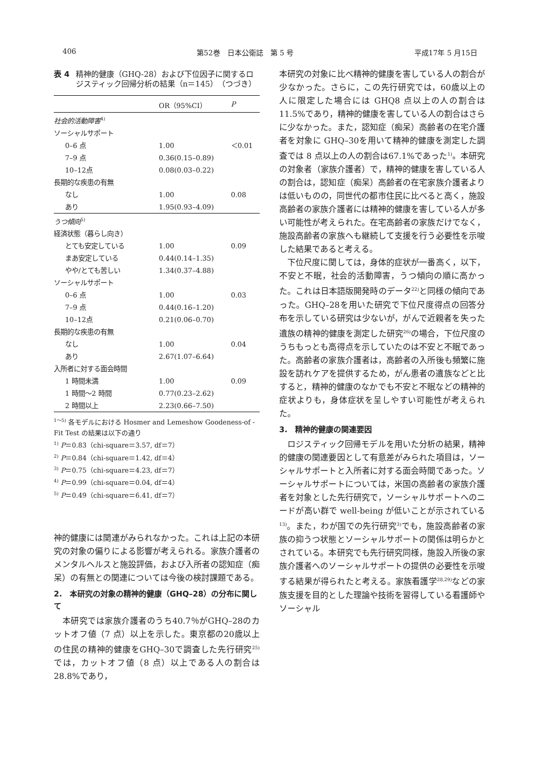406 第52巻　日本公衛誌　第 5 号 平成17年 5 月15日
表 4 精神的健康（GHQ-28）および下位因子に関するロジスティック回帰分析の結果（n＝145）（つづき）
| | OR（95%CI） | P |
| --- | --- | --- |
| 社会的活動障害<sup>4)</sup> | | |
| ソーシャルサポート | | |
| 0–6 点 | 1.00 | ＜0.01 |
| 7–9 点 | 0.36(0.15–0.89) | |
| 10–12点 | 0.08(0.03–0.22) | |
| 長期的な疾患の有無 | | |
| なし | 1.00 | 0.08 |
| あり | 1.95(0.93–4.09) | |
| うつ傾向<sup>5)</sup> | | |
| 経済状態（暮らし向き） | | |
| とても安定している | 1.00 | 0.09 |
| まあ安定している | 0.44(0.14–1.35) | |
| やや/とても苦しい | 1.34(0.37–4.88) | |
| ソーシャルサポート | | |
| 0–6 点 | 1.00 | 0.03 |
| 7–9 点 | 0.44(0.16–1.20) | |
| 10–12点 | 0.21(0.06–0.70) | |
| 長期的な疾患の有無 | | |
| なし | 1.00 | 0.04 |
| あり | 2.67(1.07–6.64) | |
| 入所者に対する面会時間 | | |
| 1 時間未満 | 1.00 | 0.09 |
| 1 時間～2 時間 | 0.77(0.23–2.62) | |
| 2 時間以上 | 2.23(0.66–7.50) | |
<sup>1～5)</sup> 各モデルにおける Hosmer and Lemeshow Goodeness-of -Fit Test の結果は以下の通り
<sup>1)</sup> P＝0.83（chi-square＝3.57, df＝7）
<sup>2)</sup> P＝0.84（chi-square＝1.42, df＝4）
<sup>3)</sup> P＝0.75（chi-square＝4.23, df＝7）
<sup>4)</sup> P＝0.99（chi-square＝0.04, df＝4）
<sup>5)</sup> P＝0.49（chi-square＝6.41, df＝7）
神的健康には関連がみられなかった。これは上記の本研究の対象の偏りによる影響が考えられる。家族介護者のメンタルヘルスと施設評価，および入所者の認知症（痴呆）の有無との関連については今後の検討課題である。
2.　本研究の対象の精神的健康（GHQ–28）の分布に関して
　本研究では家族介護者のうち40.7％がGHQ–28のカットオフ値（7 点）以上を示した。東京都の20歳以上の住民の精神的健康をGHQ–30で調査した先行研究<sup>25)</sup>では，カットオフ値（8 点）以上である人の割合は28.8%であり，
本研究の対象に比べ精神的健康を害している人の割合が少なかった。さらに，この先行研究では，60歳以上の人に限定した場合には GHQ8 点以上の人の割合は11.5%であり，精神的健康を害している人の割合はさらに少なかった。また，認知症（痴呆）高齢者の在宅介護者を対象に GHQ–30を用いて精神的健康を測定した調査では 8 点以上の人の割合は67.1%であった<sup>1)</sup>。本研究の対象者（家族介護者）で，精神的健康を害している人の割合は，認知症（痴呆）高齢者の在宅家族介護者よりは低いものの，同世代の都市住民に比べると高く，施設高齢者の家族介護者には精神的健康を害している人が多い可能性が考えられた。在宅高齢者の家族だけでなく，施設高齢者の家族へも継続して支援を行う必要性を示唆した結果であると考える。
　下位尺度に関しては，身体的症状が一番高く，以下，不安と不眠，社会的活動障害，うつ傾向の順に高かった。これは日本語版開発時のデータ<sup>22)</sup>と同様の傾向であった。GHQ–28を用いた研究で下位尺度得点の回答分布を示している研究は少ないが，がんで近親者を失った遺族の精神的健康を測定した研究<sup>26)</sup>の場合，下位尺度のうちもっとも高得点を示していたのは不安と不眠であった。高齢者の家族介護者は，高齢者の入所後も頻繁に施設を訪れケアを提供するため，がん患者の遺族などと比すると，精神的健康のなかでも不安と不眠などの精神的症状よりも，身体症状を呈しやすい可能性が考えられた。
3.　精神的健康の関連要因
　ロジスティック回帰モデルを用いた分析の結果，精神的健康の関連要因として有意差がみられた項目は，ソーシャルサポートと入所者に対する面会時間であった。ソーシャルサポートについては，米国の高齢者の家族介護者を対象とした先行研究で，ソーシャルサポートへのニードが高い群で well-being が低いことが示されている<sup>13)</sup>。また，わが国での先行研究<sup>3)</sup>でも，施設高齢者の家族の抑うつ状態とソーシャルサポートの関係は明らかとされている。本研究でも先行研究同様，施設入所後の家族介護者へのソーシャルサポートの提供の必要性を示唆する結果が得られたと考える。家族看護学<sup>28,29)</sup>などの家族支援を目的とした理論や技術を習得している看護師やソーシャル